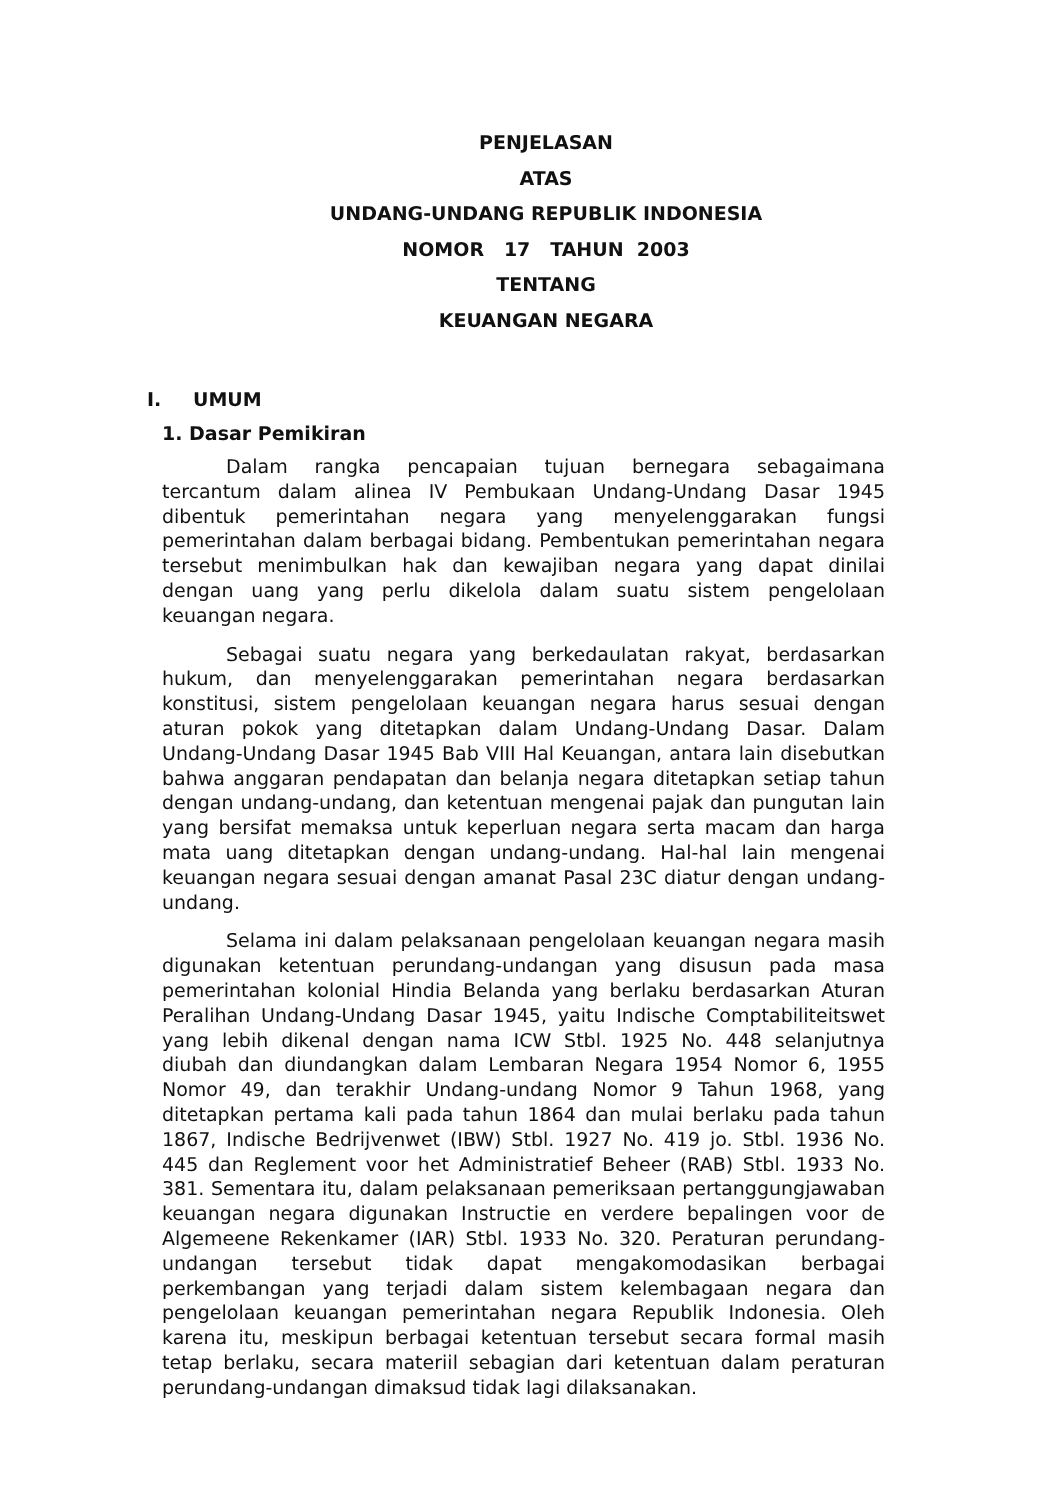PENJELASAN
ATAS
UNDANG-UNDANG REPUBLIK INDONESIA
NOMOR 17 TAHUN 2003
TENTANG
KEUANGAN NEGARA
I. UMUM
1. Dasar Pemikiran
Dalam rangka pencapaian tujuan bernegara sebagaimana tercantum dalam alinea IV Pembukaan Undang-Undang Dasar 1945 dibentuk pemerintahan negara yang menyelenggarakan fungsi pemerintahan dalam berbagai bidang. Pembentukan pemerintahan negara tersebut menimbulkan hak dan kewajiban negara yang dapat dinilai dengan uang yang perlu dikelola dalam suatu sistem pengelolaan keuangan negara.
Sebagai suatu negara yang berkedaulatan rakyat, berdasarkan hukum, dan menyelenggarakan pemerintahan negara berdasarkan konstitusi, sistem pengelolaan keuangan negara harus sesuai dengan aturan pokok yang ditetapkan dalam Undang-Undang Dasar. Dalam Undang-Undang Dasar 1945 Bab VIII Hal Keuangan, antara lain disebutkan bahwa anggaran pendapatan dan belanja negara ditetapkan setiap tahun dengan undang-undang, dan ketentuan mengenai pajak dan pungutan lain yang bersifat memaksa untuk keperluan negara serta macam dan harga mata uang ditetapkan dengan undang-undang. Hal-hal lain mengenai keuangan negara sesuai dengan amanat Pasal 23C diatur dengan undang-undang.
Selama ini dalam pelaksanaan pengelolaan keuangan negara masih digunakan ketentuan perundang-undangan yang disusun pada masa pemerintahan kolonial Hindia Belanda yang berlaku berdasarkan Aturan Peralihan Undang-Undang Dasar 1945, yaitu Indische Comptabiliteitswet yang lebih dikenal dengan nama ICW Stbl. 1925 No. 448 selanjutnya diubah dan diundangkan dalam Lembaran Negara 1954 Nomor 6, 1955 Nomor 49, dan terakhir Undang-undang Nomor 9 Tahun 1968, yang ditetapkan pertama kali pada tahun 1864 dan mulai berlaku pada tahun 1867, Indische Bedrijvenwet (IBW) Stbl. 1927 No. 419 jo. Stbl. 1936 No. 445 dan Reglement voor het Administratief Beheer (RAB) Stbl. 1933 No. 381. Sementara itu, dalam pelaksanaan pemeriksaan pertanggungjawaban keuangan negara digunakan Instructie en verdere bepalingen voor de Algemeene Rekenkamer (IAR) Stbl. 1933 No. 320. Peraturan perundang-undangan tersebut tidak dapat mengakomodasikan berbagai perkembangan yang terjadi dalam sistem kelembagaan negara dan pengelolaan keuangan pemerintahan negara Republik Indonesia. Oleh karena itu, meskipun berbagai ketentuan tersebut secara formal masih tetap berlaku, secara materiil sebagian dari ketentuan dalam peraturan perundang-undangan dimaksud tidak lagi dilaksanakan.